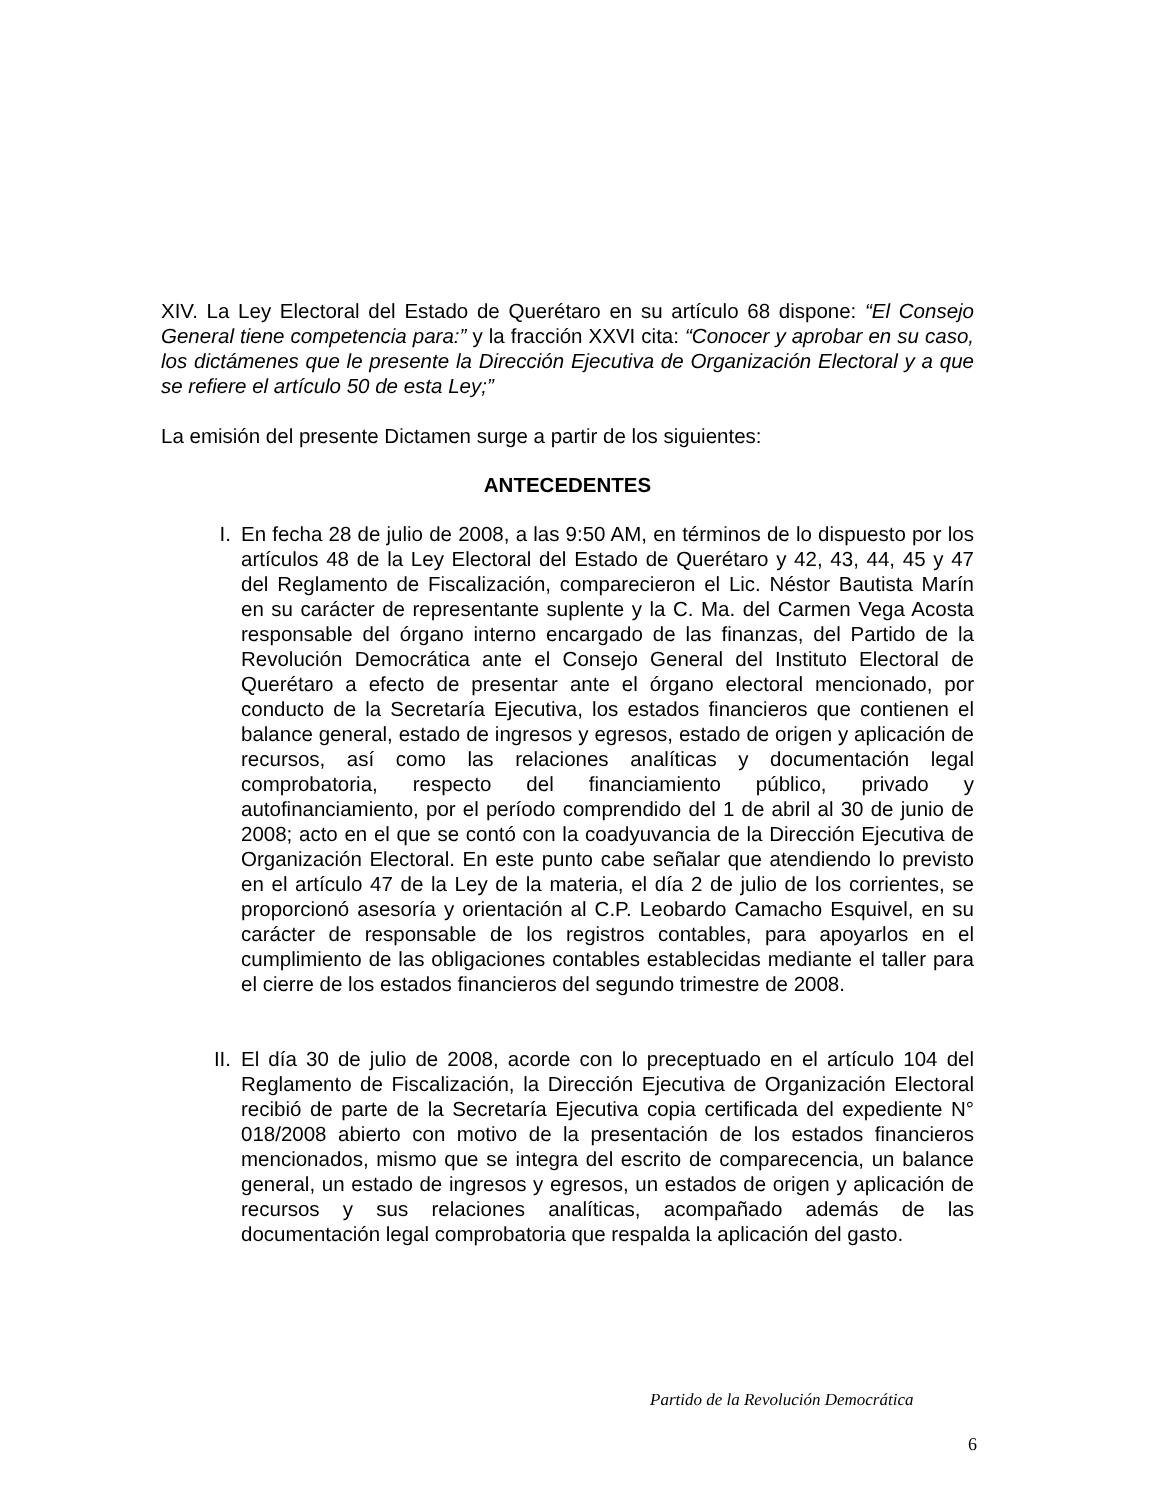XIV. La Ley Electoral del Estado de Querétaro en su artículo 68 dispone: “El Consejo General tiene competencia para:” y la fracción XXVI cita: “Conocer y aprobar en su caso, los dictámenes que le presente la Dirección Ejecutiva de Organización Electoral y a que se refiere el artículo 50 de esta Ley;”
La emisión del presente Dictamen surge a partir de los siguientes:
ANTECEDENTES
I. En fecha 28 de julio de 2008, a las 9:50 AM, en términos de lo dispuesto por los artículos 48 de la Ley Electoral del Estado de Querétaro y 42, 43, 44, 45 y 47 del Reglamento de Fiscalización, comparecieron el Lic. Néstor Bautista Marín en su carácter de representante suplente y la C. Ma. del Carmen Vega Acosta responsable del órgano interno encargado de las finanzas, del Partido de la Revolución Democrática ante el Consejo General del Instituto Electoral de Querétaro a efecto de presentar ante el órgano electoral mencionado, por conducto de la Secretaría Ejecutiva, los estados financieros que contienen el balance general, estado de ingresos y egresos, estado de origen y aplicación de recursos, así como las relaciones analíticas y documentación legal comprobatoria, respecto del financiamiento público, privado y autofinanciamiento, por el período comprendido del 1 de abril al 30 de junio de 2008; acto en el que se contó con la coadyuvancia de la Dirección Ejecutiva de Organización Electoral. En este punto cabe señalar que atendiendo lo previsto en el artículo 47 de la Ley de la materia, el día 2 de julio de los corrientes, se proporcionó asesoría y orientación al C.P. Leobardo Camacho Esquivel, en su carácter de responsable de los registros contables, para apoyarlos en el cumplimiento de las obligaciones contables establecidas mediante el taller para el cierre de los estados financieros del segundo trimestre de 2008.
II.
El día 30 de julio de 2008, acorde con lo preceptuado en el artículo 104 del Reglamento de Fiscalización, la Dirección Ejecutiva de Organización Electoral recibió de parte de la Secretaría Ejecutiva copia certificada del expediente N° 018/2008 abierto con motivo de la presentación de los estados financieros mencionados, mismo que se integra del escrito de comparecencia, un balance general, un estado de ingresos y egresos, un estados de origen y aplicación de recursos y sus relaciones analíticas, acompañado además de las documentación legal comprobatoria que respalda la aplicación del gasto.
Partido de la Revolución Democrática
6